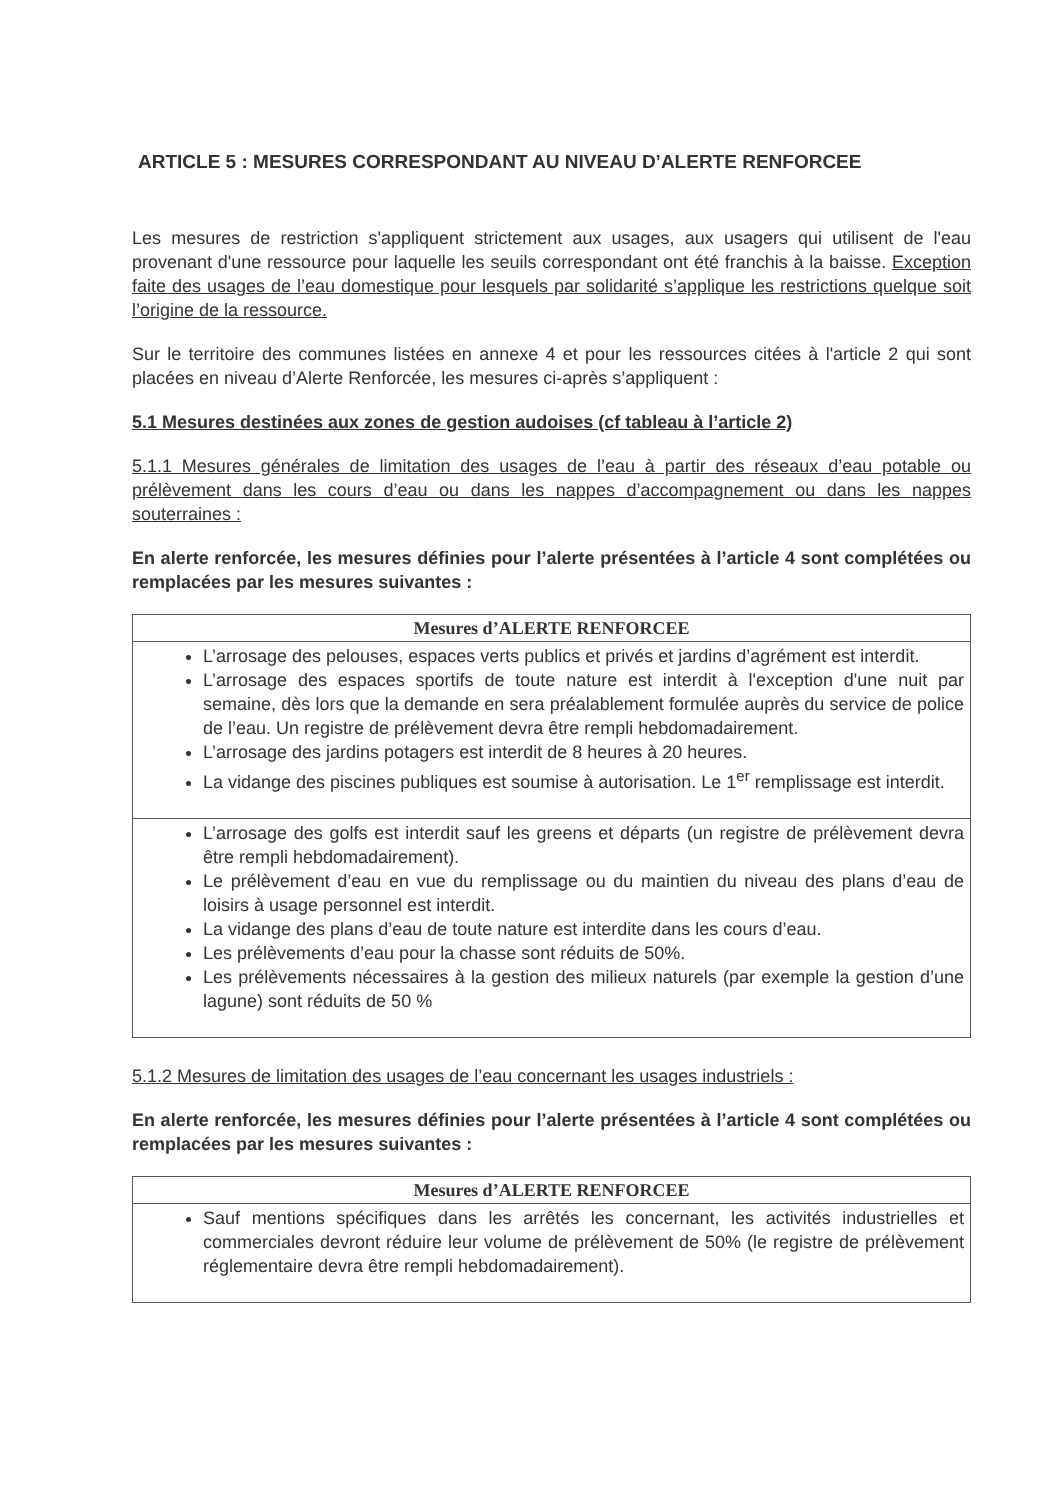ARTICLE 5 : MESURES CORRESPONDANT AU NIVEAU D’ALERTE RENFORCEE
Les mesures de restriction s'appliquent strictement aux usages, aux usagers qui utilisent de l'eau provenant d'une ressource pour laquelle les seuils correspondant ont été franchis à la baisse. Exception faite des usages de l’eau domestique pour lesquels par solidarité s’applique les restrictions quelque soit l’origine de la ressource.
Sur le territoire des communes listées en annexe 4 et pour les ressources citées à l'article 2 qui sont placées en niveau d’Alerte Renforcée, les mesures ci-après s’appliquent :
5.1 Mesures destinées aux zones de gestion audoises (cf tableau à l’article 2)
5.1.1 Mesures générales de limitation des usages de l’eau à partir des réseaux d’eau potable ou prélèvement dans les cours d’eau ou dans les nappes d’accompagnement ou dans les nappes souterraines :
En alerte renforcée, les mesures définies pour l’alerte présentées à l’article 4 sont complétées ou remplacées par les mesures suivantes :
| Mesures d’ALERTE RENFORCEE |
| --- |
| L’arrosage des pelouses, espaces verts publics et privés et jardins d’agrément est interdit. L’arrosage des espaces sportifs de toute nature est interdit à l'exception d'une nuit par semaine, dès lors que la demande en sera préalablement formulée auprès du service de police de l’eau. Un registre de prélèvement devra être rempli hebdomadairement. L’arrosage des jardins potagers est interdit de 8 heures à 20 heures. La vidange des piscines publiques est soumise à autorisation. Le 1<sup>er</sup> remplissage est interdit. |
| L’arrosage des golfs est interdit sauf les greens et départs (un registre de prélèvement devra être rempli hebdomadairement). Le prélèvement d’eau en vue du remplissage ou du maintien du niveau des plans d’eau de loisirs à usage personnel est interdit. La vidange des plans d’eau de toute nature est interdite dans les cours d’eau. Les prélèvements d’eau pour la chasse sont réduits de 50%. Les prélèvements nécessaires à la gestion des milieux naturels (par exemple la gestion d’une lagune) sont réduits de 50 % |
5.1.2 Mesures de limitation des usages de l’eau concernant les usages industriels :
En alerte renforcée, les mesures définies pour l’alerte présentées à l’article 4 sont complétées ou remplacées par les mesures suivantes :
| Mesures d’ALERTE RENFORCEE |
| --- |
| Sauf mentions spécifiques dans les arrêtés les concernant, les activités industrielles et commerciales devront réduire leur volume de prélèvement de 50% (le registre de prélèvement réglementaire devra être rempli hebdomadairement). |